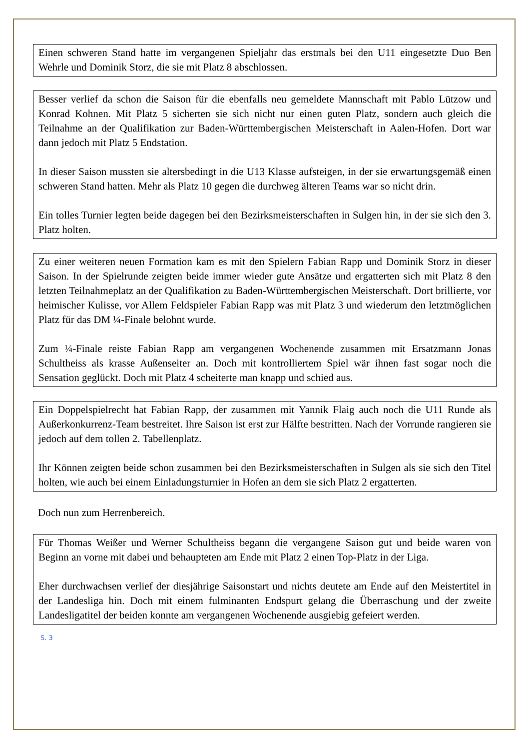Einen schweren Stand hatte im vergangenen Spieljahr das erstmals bei den U11 eingesetzte Duo Ben Wehrle und Dominik Storz, die sie mit Platz 8 abschlossen.
Besser verlief da schon die Saison für die ebenfalls neu gemeldete Mannschaft mit Pablo Lützow und Konrad Kohnen. Mit Platz 5 sicherten sie sich nicht nur einen guten Platz, sondern auch gleich die Teilnahme an der Qualifikation zur Baden-Württembergischen Meisterschaft in Aalen-Hofen. Dort war dann jedoch mit Platz 5 Endstation.
In dieser Saison mussten sie altersbedingt in die U13 Klasse aufsteigen, in der sie erwartungsgemäß einen schweren Stand hatten. Mehr als Platz 10 gegen die durchweg älteren Teams war so nicht drin.
Ein tolles Turnier legten beide dagegen bei den Bezirksmeisterschaften in Sulgen hin, in der sie sich den 3. Platz holten.
Zu einer weiteren neuen Formation kam es mit den Spielern Fabian Rapp und Dominik Storz in dieser Saison. In der Spielrunde zeigten beide immer wieder gute Ansätze und ergatterten sich mit Platz 8 den letzten Teilnahmeplatz an der Qualifikation zu Baden-Württembergischen Meisterschaft. Dort brillierte, vor heimischer Kulisse, vor Allem Feldspieler Fabian Rapp was mit Platz 3 und wiederum den letztmöglichen Platz für das DM ¼-Finale belohnt wurde.
Zum ¼-Finale reiste Fabian Rapp am vergangenen Wochenende zusammen mit Ersatzmann Jonas Schultheiss als krasse Außenseiter an. Doch mit kontrolliertem Spiel wär ihnen fast sogar noch die Sensation geglückt. Doch mit Platz 4 scheiterte man knapp und schied aus.
Ein Doppelspielrecht hat Fabian Rapp, der zusammen mit Yannik Flaig auch noch die U11 Runde als Außerkonkurrenz-Team bestreitet. Ihre Saison ist erst zur Hälfte bestritten. Nach der Vorrunde rangieren sie jedoch auf dem tollen 2. Tabellenplatz.
Ihr Können zeigten beide schon zusammen bei den Bezirksmeisterschaften in Sulgen als sie sich den Titel holten, wie auch bei einem Einladungsturnier in Hofen an dem sie sich Platz 2 ergatterten.
Doch nun zum Herrenbereich.
Für Thomas Weißer und Werner Schultheiss begann die vergangene Saison gut und beide waren von Beginn an vorne mit dabei und behaupteten am Ende mit Platz 2 einen Top-Platz in der Liga.
Eher durchwachsen verlief der diesjährige Saisonstart und nichts deutete am Ende auf den Meistertitel in der Landesliga hin. Doch mit einem fulminanten Endspurt gelang die Überraschung und der zweite Landesligatitel der beiden konnte am vergangenen Wochenende ausgiebig gefeiert werden.
S. 3